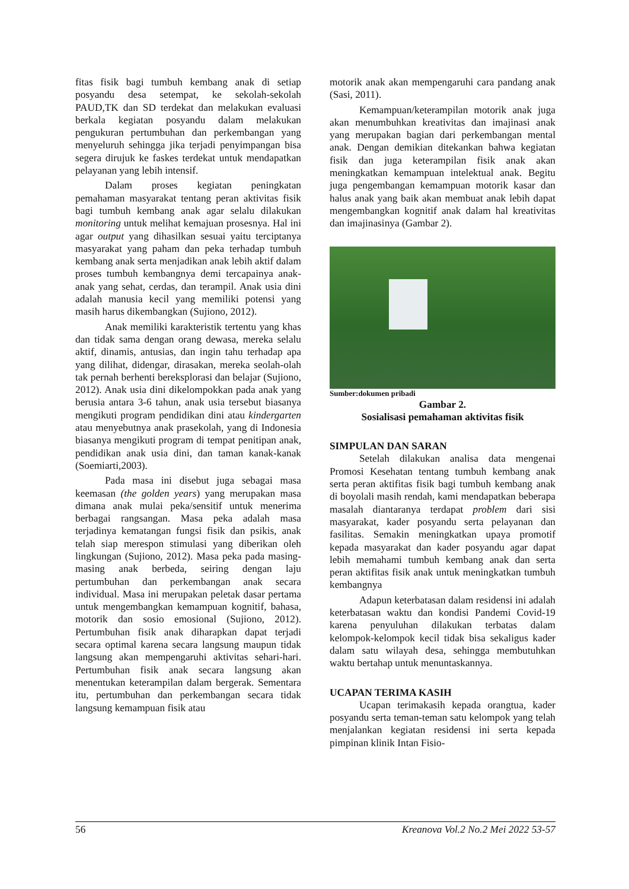fitas fisik bagi tumbuh kembang anak di setiap posyandu desa setempat, ke sekolah-sekolah PAUD,TK dan SD terdekat dan melakukan evaluasi berkala kegiatan posyandu dalam melakukan pengukuran pertumbuhan dan perkembangan yang menyeluruh sehingga jika terjadi penyimpangan bisa segera dirujuk ke faskes terdekat untuk mendapatkan pelayanan yang lebih intensif.
Dalam proses kegiatan peningkatan pemahaman masyarakat tentang peran aktivitas fisik bagi tumbuh kembang anak agar selalu dilakukan monitoring untuk melihat kemajuan prosesnya. Hal ini agar output yang dihasilkan sesuai yaitu terciptanya masyarakat yang paham dan peka terhadap tumbuh kembang anak serta menjadikan anak lebih aktif dalam proses tumbuh kembangnya demi tercapainya anak-anak yang sehat, cerdas, dan terampil. Anak usia dini adalah manusia kecil yang memiliki potensi yang masih harus dikembangkan (Sujiono, 2012).
Anak memiliki karakteristik tertentu yang khas dan tidak sama dengan orang dewasa, mereka selalu aktif, dinamis, antusias, dan ingin tahu terhadap apa yang dilihat, didengar, dirasakan, mereka seolah-olah tak pernah berhenti bereksplorasi dan belajar (Sujiono, 2012). Anak usia dini dikelompokkan pada anak yang berusia antara 3-6 tahun, anak usia tersebut biasanya mengikuti program pendidikan dini atau kindergarten atau menyebutnya anak prasekolah, yang di Indonesia biasanya mengikuti program di tempat penitipan anak, pendidikan anak usia dini, dan taman kanak-kanak (Soemiarti,2003).
Pada masa ini disebut juga sebagai masa keemasan (the golden years) yang merupakan masa dimana anak mulai peka/sensitif untuk menerima berbagai rangsangan. Masa peka adalah masa terjadinya kematangan fungsi fisik dan psikis, anak telah siap merespon stimulasi yang diberikan oleh lingkungan (Sujiono, 2012). Masa peka pada masing-masing anak berbeda, seiring dengan laju pertumbuhan dan perkembangan anak secara individual. Masa ini merupakan peletak dasar pertama untuk mengembangkan kemampuan kognitif, bahasa, motorik dan sosio emosional (Sujiono, 2012). Pertumbuhan fisik anak diharapkan dapat terjadi secara optimal karena secara langsung maupun tidak langsung akan mempengaruhi aktivitas sehari-hari. Pertumbuhan fisik anak secara langsung akan menentukan keterampilan dalam bergerak. Sementara itu, pertumbuhan dan perkembangan secara tidak langsung kemampuan fisik atau
motorik anak akan mempengaruhi cara pandang anak (Sasi, 2011).
Kemampuan/keterampilan motorik anak juga akan menumbuhkan kreativitas dan imajinasi anak yang merupakan bagian dari perkembangan mental anak. Dengan demikian ditekankan bahwa kegiatan fisik dan juga keterampilan fisik anak akan meningkatkan kemampuan intelektual anak. Begitu juga pengembangan kemampuan motorik kasar dan halus anak yang baik akan membuat anak lebih dapat mengembangkan kognitif anak dalam hal kreativitas dan imajinasinya (Gambar 2).
Sumber:dokumen pribadi
Gambar 2.
Sosialisasi pemahaman aktivitas fisik
SIMPULAN DAN SARAN
Setelah dilakukan analisa data mengenai Promosi Kesehatan tentang tumbuh kembang anak serta peran aktifitas fisik bagi tumbuh kembang anak di boyolali masih rendah, kami mendapatkan beberapa masalah diantaranya terdapat problem dari sisi masyarakat, kader posyandu serta pelayanan dan fasilitas. Semakin meningkatkan upaya promotif kepada masyarakat dan kader posyandu agar dapat lebih memahami tumbuh kembang anak dan serta peran aktifitas fisik anak untuk meningkatkan tumbuh kembangnya
Adapun keterbatasan dalam residensi ini adalah keterbatasan waktu dan kondisi Pandemi Covid-19 karena penyuluhan dilakukan terbatas dalam kelompok-kelompok kecil tidak bisa sekaligus kader dalam satu wilayah desa, sehingga membutuhkan waktu bertahap untuk menuntaskannya.
UCAPAN TERIMA KASIH
Ucapan terimakasih kepada orangtua, kader posyandu serta teman-teman satu kelompok yang telah menjalankan kegiatan residensi ini serta kepada pimpinan klinik Intan Fisio-
56 Kreanova Vol.2 No.2 Mei 2022 53-57